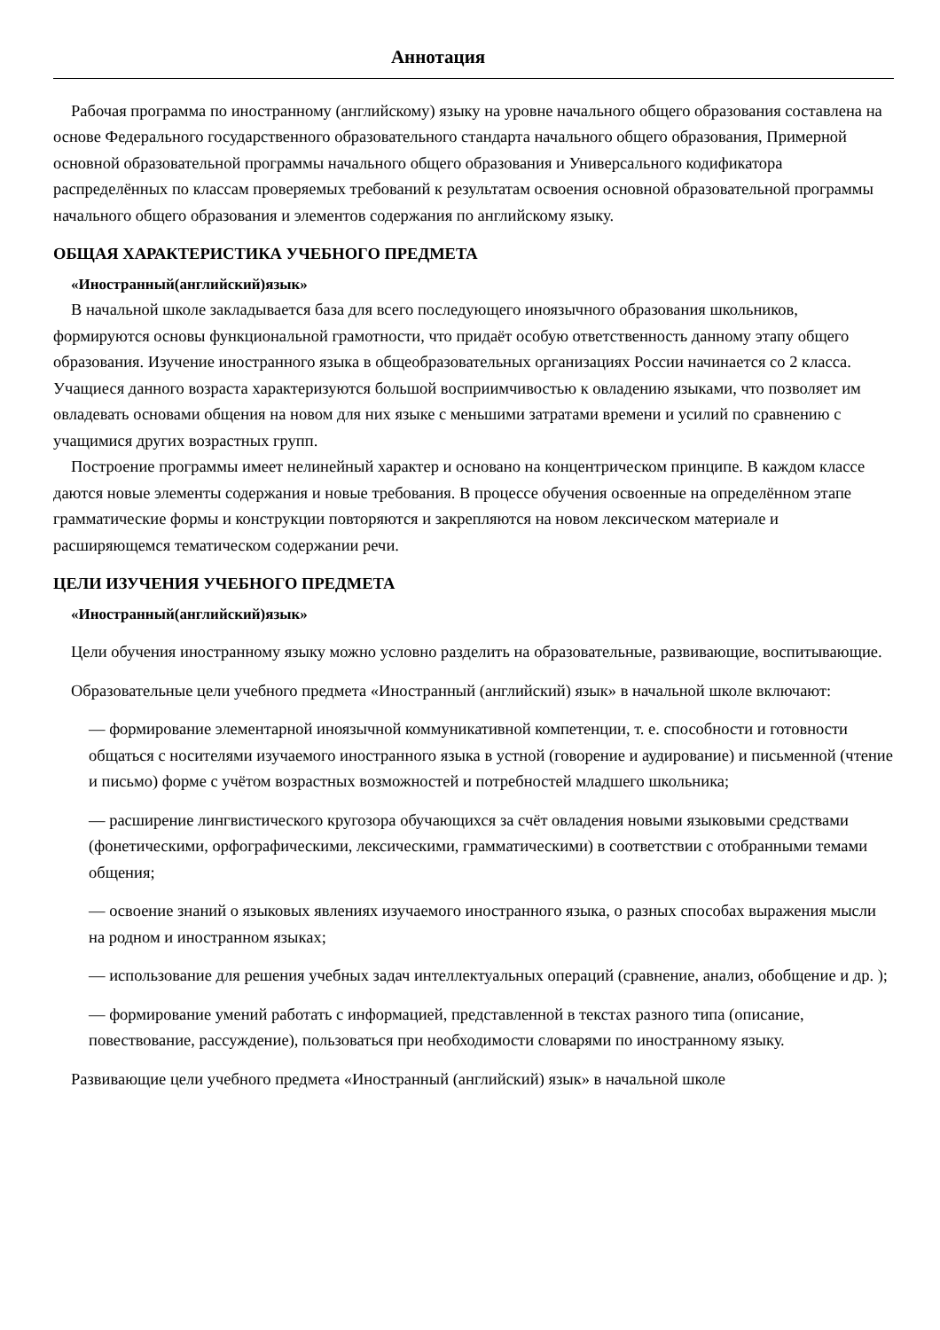Аннотация
Рабочая программа по иностранному (английскому) языку на уровне начального общего образования составлена на основе Федерального государственного образовательного стандарта начального общего образования, Примерной основной образовательной программы начального общего образования и Универсального кодификатора распределённых по классам проверяемых требований к результатам освоения основной образовательной программы начального общего образования и элементов содержания по английскому языку.
ОБЩАЯ ХАРАКТЕРИСТИКА УЧЕБНОГО ПРЕДМЕТА
«Иностранный(английский)язык»
В начальной школе закладывается база для всего последующего иноязычного образования школьников, формируются основы функциональной грамотности, что придаёт особую ответственность данному этапу общего образования. Изучение иностранного языка в общеобразовательных организациях России начинается со 2 класса. Учащиеся данного возраста характеризуются большой восприимчивостью к овладению языками, что позволяет им овладевать основами общения на новом для них языке с меньшими затратами времени и усилий по сравнению с учащимися других возрастных групп.
Построение программы имеет нелинейный характер и основано на концентрическом принципе. В каждом классе даются новые элементы содержания и новые требования. В процессе обучения освоенные на определённом этапе грамматические формы и конструкции повторяются и закрепляются на новом лексическом материале и расширяющемся тематическом содержании речи.
ЦЕЛИ ИЗУЧЕНИЯ УЧЕБНОГО ПРЕДМЕТА
«Иностранный(английский)язык»
Цели обучения иностранному языку можно условно разделить на образовательные, развивающие, воспитывающие.
Образовательные цели учебного предмета «Иностранный (английский) язык» в начальной школе включают:
— формирование элементарной иноязычной коммуникативной компетенции, т. е. способности и готовности общаться с носителями изучаемого иностранного языка в устной (говорение и аудирование) и письменной (чтение и письмо) форме с учётом возрастных возможностей и потребностей младшего школьника;
— расширение лингвистического кругозора обучающихся за счёт овладения новыми языковыми средствами (фонетическими, орфографическими, лексическими, грамматическими) в соответствии с отобранными темами общения;
— освоение знаний о языковых явлениях изучаемого иностранного языка, о разных способах выражения мысли на родном и иностранном языках;
— использование для решения учебных задач интеллектуальных операций (сравнение, анализ, обобщение и др. );
— формирование умений работать с информацией, представленной в текстах разного типа (описание, повествование, рассуждение), пользоваться при необходимости словарями по иностранному языку.
Развивающие цели учебного предмета «Иностранный (английский) язык» в начальной школе